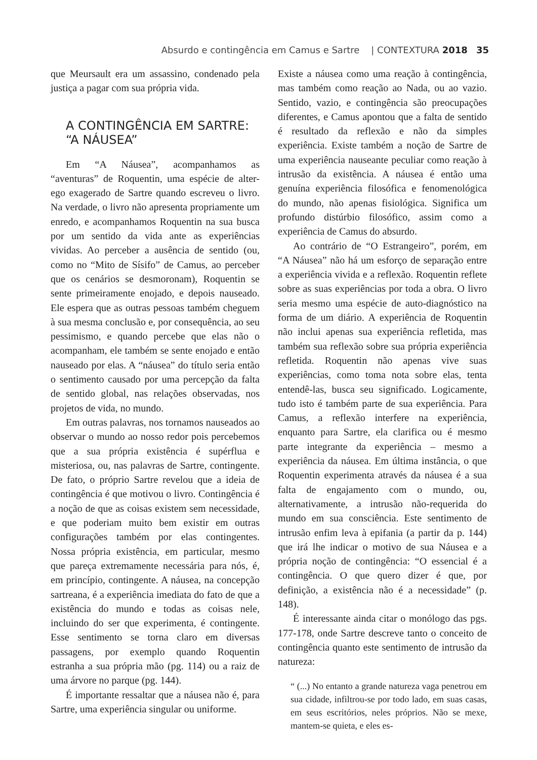Absurdo e contingência em Camus e Sartre | CONTEXTURA 2018 35
que Meursault era um assassino, condenado pela justiça a pagar com sua própria vida.
A CONTINGÊNCIA EM SARTRE:
“A NÁUSEA”
Em “A Náusea”, acompanhamos as “aventuras” de Roquentin, uma espécie de alter-ego exagerado de Sartre quando escreveu o livro. Na verdade, o livro não apresenta propriamente um enredo, e acompanhamos Roquentin na sua busca por um sentido da vida ante as experiências vividas. Ao perceber a ausência de sentido (ou, como no “Mito de Sísifo” de Camus, ao perceber que os cenários se desmoronam), Roquentin se sente primeiramente enojado, e depois nauseado. Ele espera que as outras pessoas também cheguem à sua mesma conclusão e, por consequência, ao seu pessimismo, e quando percebe que elas não o acompanham, ele também se sente enojado e então nauseado por elas. A “náusea” do título seria então o sentimento causado por uma percepção da falta de sentido global, nas relações observadas, nos projetos de vida, no mundo.
Em outras palavras, nos tornamos nauseados ao observar o mundo ao nosso redor pois percebemos que a sua própria existência é supérflua e misteriosa, ou, nas palavras de Sartre, contingente. De fato, o próprio Sartre revelou que a ideia de contingência é que motivou o livro. Contingência é a noção de que as coisas existem sem necessidade, e que poderiam muito bem existir em outras configurações também por elas contingentes. Nossa própria existência, em particular, mesmo que pareça extremamente necessária para nós, é, em princípio, contingente. A náusea, na concepção sartreana, é a experiência imediata do fato de que a existência do mundo e todas as coisas nele, incluindo do ser que experimenta, é contingente. Esse sentimento se torna claro em diversas passagens, por exemplo quando Roquentin estranha a sua própria mão (pg. 114) ou a raiz de uma árvore no parque (pg. 144).
É importante ressaltar que a náusea não é, para Sartre, uma experiência singular ou uniforme.
Existe a náusea como uma reação à contingência, mas também como reação ao Nada, ou ao vazio. Sentido, vazio, e contingência são preocupações diferentes, e Camus apontou que a falta de sentido é resultado da reflexão e não da simples experiência. Existe também a noção de Sartre de uma experiência nauseante peculiar como reação à intrusão da existência. A náusea é então uma genuína experiência filosófica e fenomenológica do mundo, não apenas fisiológica. Significa um profundo distúrbio filosófico, assim como a experiência de Camus do absurdo.
Ao contrário de “O Estrangeiro”, porém, em “A Náusea” não há um esforço de separação entre a experiência vivida e a reflexão. Roquentin reflete sobre as suas experiências por toda a obra. O livro seria mesmo uma espécie de auto-diagnóstico na forma de um diário. A experiência de Roquentin não inclui apenas sua experiência refletida, mas também sua reflexão sobre sua própria experiência refletida. Roquentin não apenas vive suas experiências, como toma nota sobre elas, tenta entendê-las, busca seu significado. Logicamente, tudo isto é também parte de sua experiência. Para Camus, a reflexão interfere na experiência, enquanto para Sartre, ela clarifica ou é mesmo parte integrante da experiência – mesmo a experiência da náusea. Em última instância, o que Roquentin experimenta através da náusea é a sua falta de engajamento com o mundo, ou, alternativamente, a intrusão não-requerida do mundo em sua consciência. Este sentimento de intrusão enfim leva à epifania (a partir da p. 144) que irá lhe indicar o motivo de sua Náusea e a própria noção de contingência: “O essencial é a contingência. O que quero dizer é que, por definição, a existência não é a necessidade” (p. 148).
É interessante ainda citar o monólogo das pgs. 177-178, onde Sartre descreve tanto o conceito de contingência quanto este sentimento de intrusão da natureza:
“ (...) No entanto a grande natureza vaga penetrou em sua cidade, infiltrou-se por todo lado, em suas casas, em seus escritórios, neles próprios. Não se mexe, mantem-se quieta, e eles es-